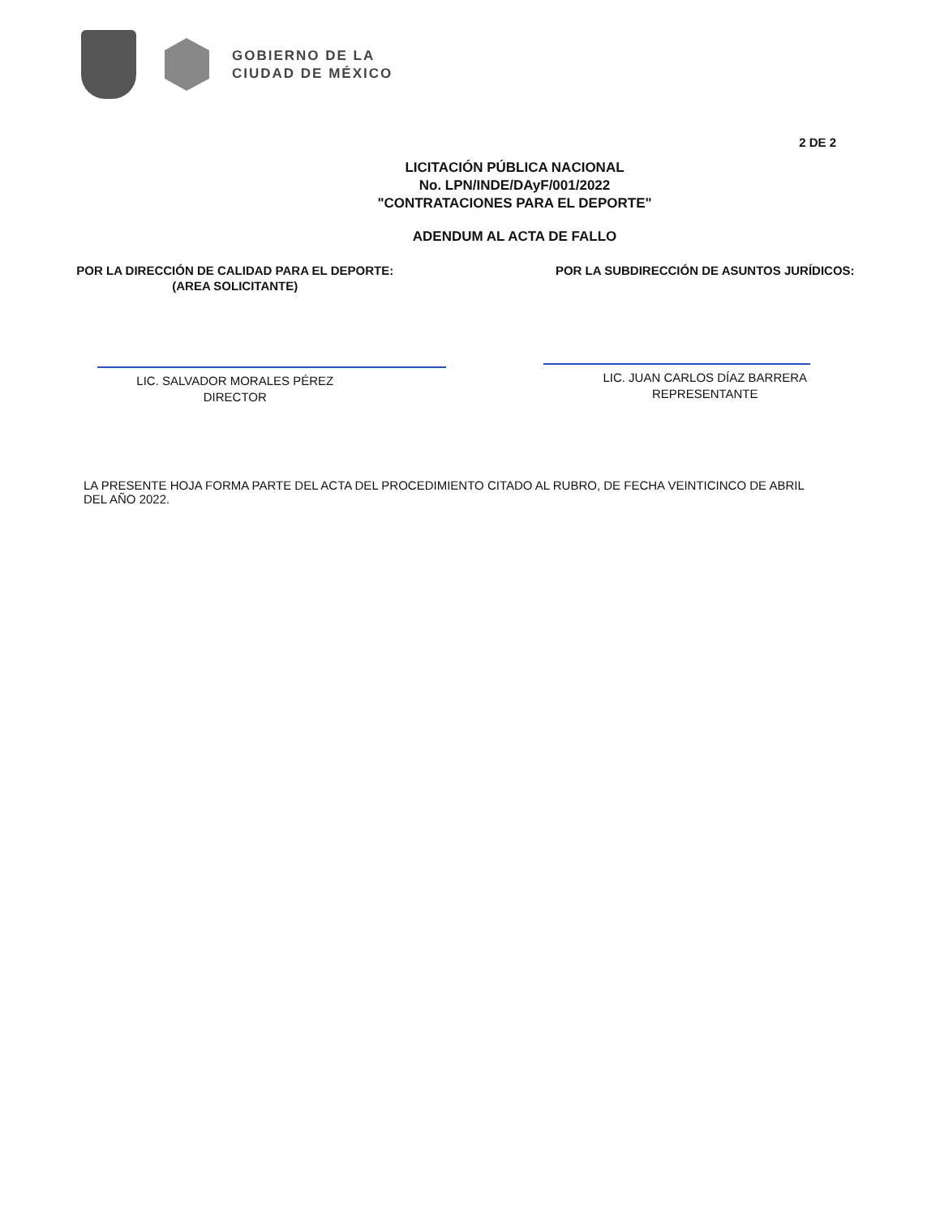GOBIERNO DE LA
CIUDAD DE MÉXICO
2 DE 2
LICITACIÓN PÚBLICA NACIONAL
No. LPN/INDE/DAyF/001/2022
"CONTRATACIONES PARA EL DEPORTE"
ADENDUM AL ACTA DE FALLO
POR LA DIRECCIÓN DE CALIDAD PARA EL DEPORTE:
(AREA SOLICITANTE)
LIC. SALVADOR MORALES PÉREZ
DIRECTOR
POR LA SUBDIRECCIÓN DE ASUNTOS JURÍDICOS:
LIC. JUAN CARLOS DÍAZ BARRERA
REPRESENTANTE
LA PRESENTE HOJA FORMA PARTE DEL ACTA DEL PROCEDIMIENTO CITADO AL RUBRO, DE FECHA VEINTICINCO DE ABRIL DEL AÑO 2022.